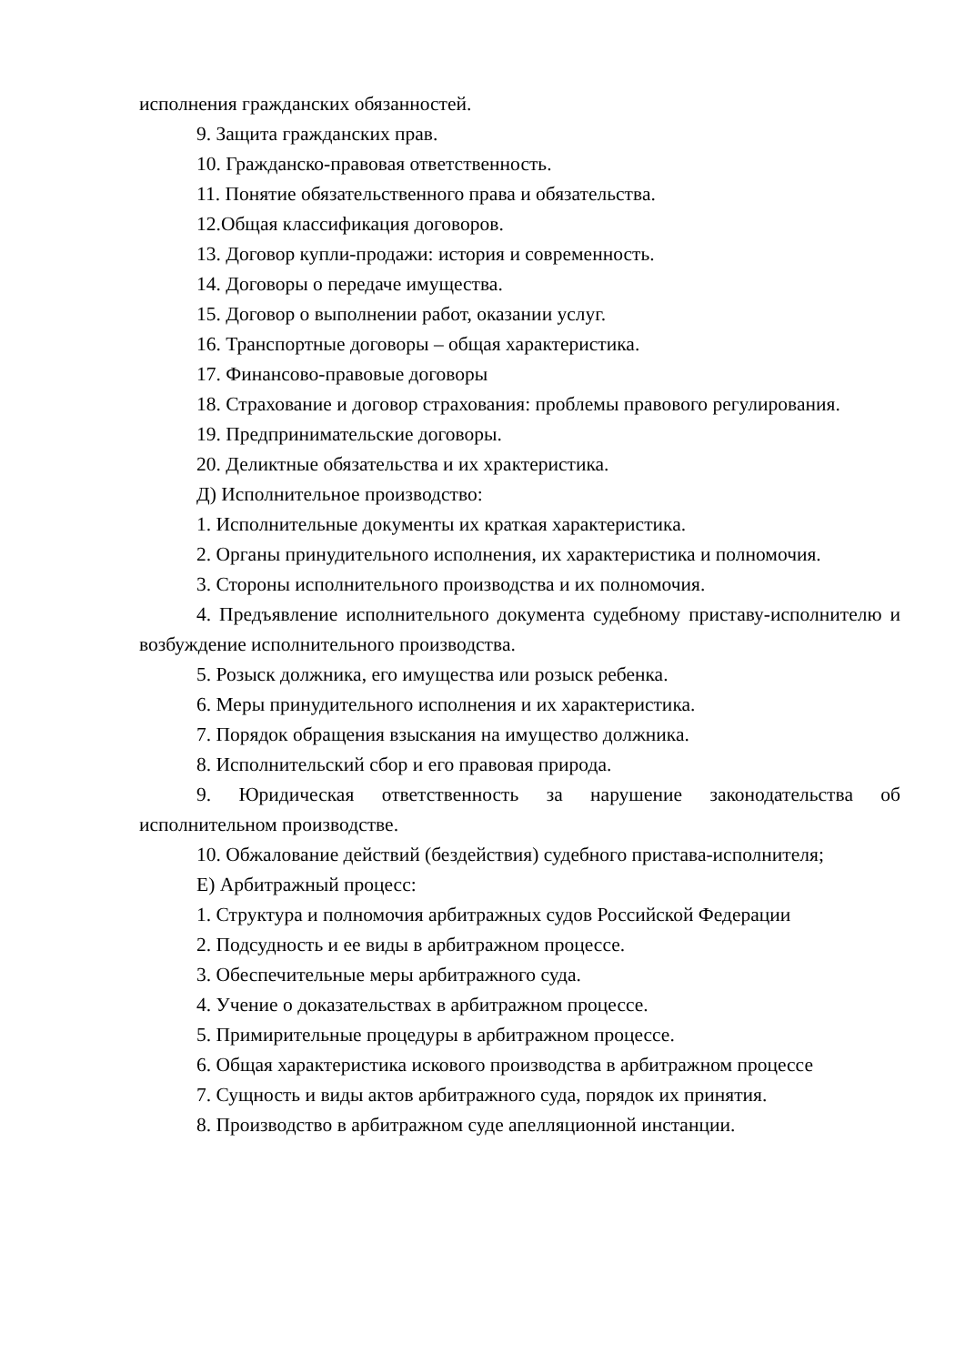исполнения гражданских обязанностей.
9. Защита гражданских прав.
10. Гражданско-правовая ответственность.
11. Понятие обязательственного права и обязательства.
12.Общая классификация договоров.
13. Договор купли-продажи: история и современность.
14. Договоры о передаче имущества.
15. Договор о выполнении работ, оказании услуг.
16. Транспортные договоры – общая характеристика.
17. Финансово-правовые договоры
18. Страхование и договор страхования: проблемы правового регулирования.
19. Предпринимательские договоры.
20. Деликтные обязательства и их храктеристика.
Д) Исполнительное производство:
1. Исполнительные документы их краткая характеристика.
2. Органы принудительного исполнения, их характеристика и полномочия.
3. Стороны исполнительного производства и их полномочия.
4. Предъявление исполнительного документа судебному приставу-исполнителю и возбуждение исполнительного производства.
5. Розыск должника, его имущества или розыск ребенка.
6. Меры принудительного исполнения и их характеристика.
7. Порядок обращения взыскания на имущество должника.
8. Исполнительский сбор и его правовая природа.
9. Юридическая ответственность за нарушение законодательства об исполнительном производстве.
10. Обжалование действий (бездействия) судебного пристава-исполнителя;
Е) Арбитражный процесс:
1. Структура и полномочия арбитражных судов Российской Федерации
2. Подсудность и ее виды в арбитражном процессе.
3. Обеспечительные меры арбитражного суда.
4. Учение о доказательствах в арбитражном процессе.
5. Примирительные процедуры в арбитражном процессе.
6. Общая характеристика искового производства в арбитражном процессе
7. Сущность и виды актов арбитражного суда, порядок их принятия.
8. Производство в арбитражном суде апелляционной инстанции.